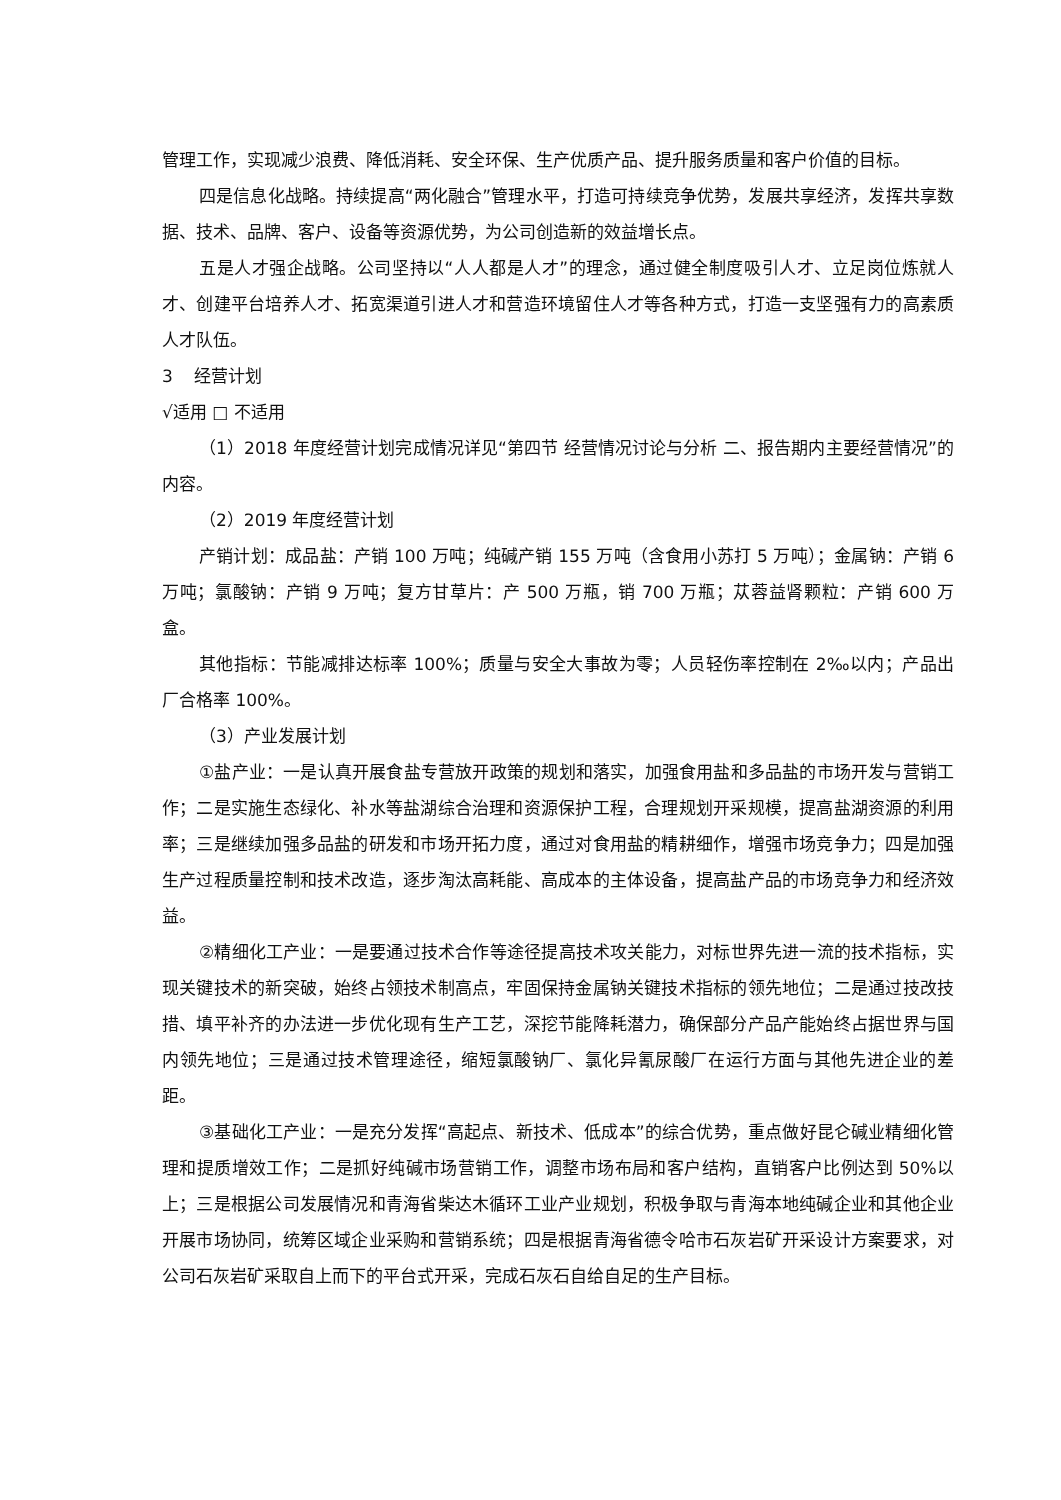管理工作，实现减少浪费、降低消耗、安全环保、生产优质产品、提升服务质量和客户价值的目标。
四是信息化战略。持续提高“两化融合”管理水平，打造可持续竞争优势，发展共享经济，发挥共享数据、技术、品牌、客户、设备等资源优势，为公司创造新的效益增长点。
五是人才强企战略。公司坚持以“人人都是人才”的理念，通过健全制度吸引人才、立足岗位炼就人才、创建平台培养人才、拓宽渠道引进人才和营造环境留住人才等各种方式，打造一支坚强有力的高素质人才队伍。
3 经营计划
√适用 □ 不适用
（1）2018 年度经营计划完成情况详见“第四节 经营情况讨论与分析 二、报告期内主要经营情况”的内容。
（2）2019 年度经营计划
产销计划：成品盐：产销 100 万吨；纯碱产销 155 万吨（含食用小苏打 5 万吨）；金属钠：产销 6 万吨；氯酸钠：产销 9 万吨；复方甘草片：产 500 万瓶，销 700 万瓶；苁蓉益肾颗粒：产销 600 万盒。
其他指标：节能减排达标率 100%；质量与安全大事故为零；人员轻伤率控制在 2‰以内；产品出厂合格率 100%。
（3）产业发展计划
①盐产业：一是认真开展食盐专营放开政策的规划和落实，加强食用盐和多品盐的市场开发与营销工作；二是实施生态绿化、补水等盐湖综合治理和资源保护工程，合理规划开采规模，提高盐湖资源的利用率；三是继续加强多品盐的研发和市场开拓力度，通过对食用盐的精耕细作，增强市场竞争力；四是加强生产过程质量控制和技术改造，逐步淘汰高耗能、高成本的主体设备，提高盐产品的市场竞争力和经济效益。
②精细化工产业：一是要通过技术合作等途径提高技术攻关能力，对标世界先进一流的技术指标，实现关键技术的新突破，始终占领技术制高点，牢固保持金属钠关键技术指标的领先地位；二是通过技改技措、填平补齐的办法进一步优化现有生产工艺，深挖节能降耗潜力，确保部分产品产能始终占据世界与国内领先地位；三是通过技术管理途径，缩短氯酸钠厂、氯化异氰尿酸厂在运行方面与其他先进企业的差距。
③基础化工产业：一是充分发挥“高起点、新技术、低成本”的综合优势，重点做好昆仑碱业精细化管理和提质增效工作；二是抓好纯碱市场营销工作，调整市场布局和客户结构，直销客户比例达到 50%以上；三是根据公司发展情况和青海省柴达木循环工业产业规划，积极争取与青海本地纯碱企业和其他企业开展市场协同，统筹区域企业采购和营销系统；四是根据青海省德令哈市石灰岩矿开采设计方案要求，对公司石灰岩矿采取自上而下的平台式开采，完成石灰石自给自足的生产目标。